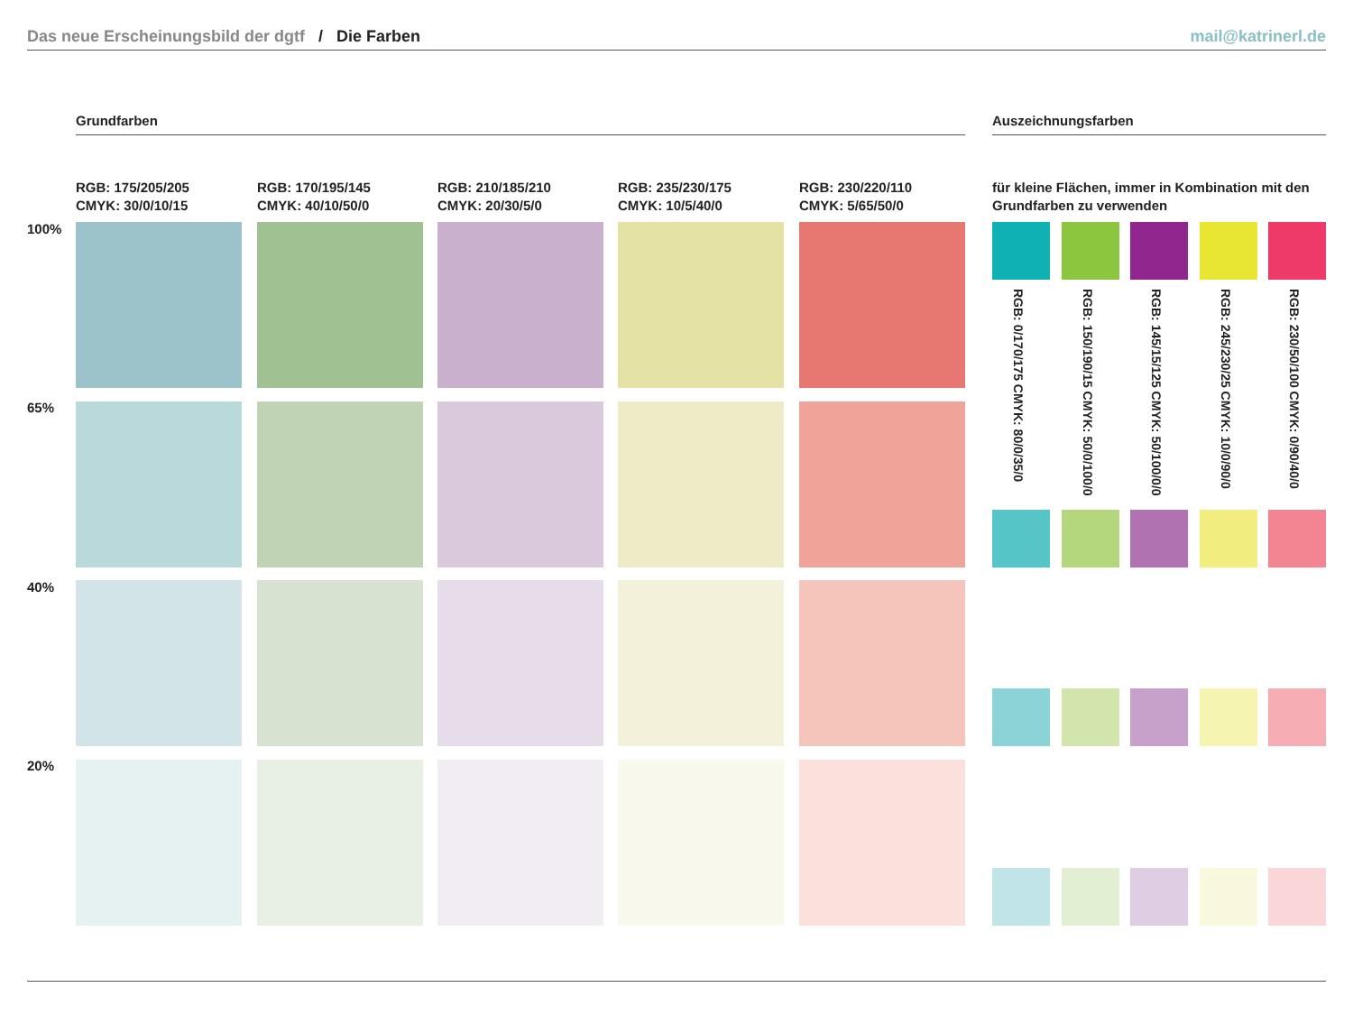Das neue Erscheinungsbild der dgtf / Die Farben mail@katrinerl.de
Grundfarben Auszeichnungsfarben
RGB: 175/205/205
CMYK: 30/0/10/15
RGB: 170/195/145
CMYK: 40/10/50/0
RGB: 210/185/210
CMYK: 20/30/5/0
RGB: 235/230/175
CMYK: 10/5/40/0
RGB: 230/220/110
CMYK: 5/65/50/0
für kleine Flächen, immer in Kombination mit den Grundfarben zu verwenden
100%
65%
40%
20%
RGB: 0/170/175 CMYK: 80/0/35/0
RGB: 150/190/15 CMYK: 50/0/100/0
RGB: 145/15/125 CMYK: 50/100/0/0
RGB: 245/230/25 CMYK: 10/0/90/0
RGB: 230/50/100 CMYK: 0/90/40/0